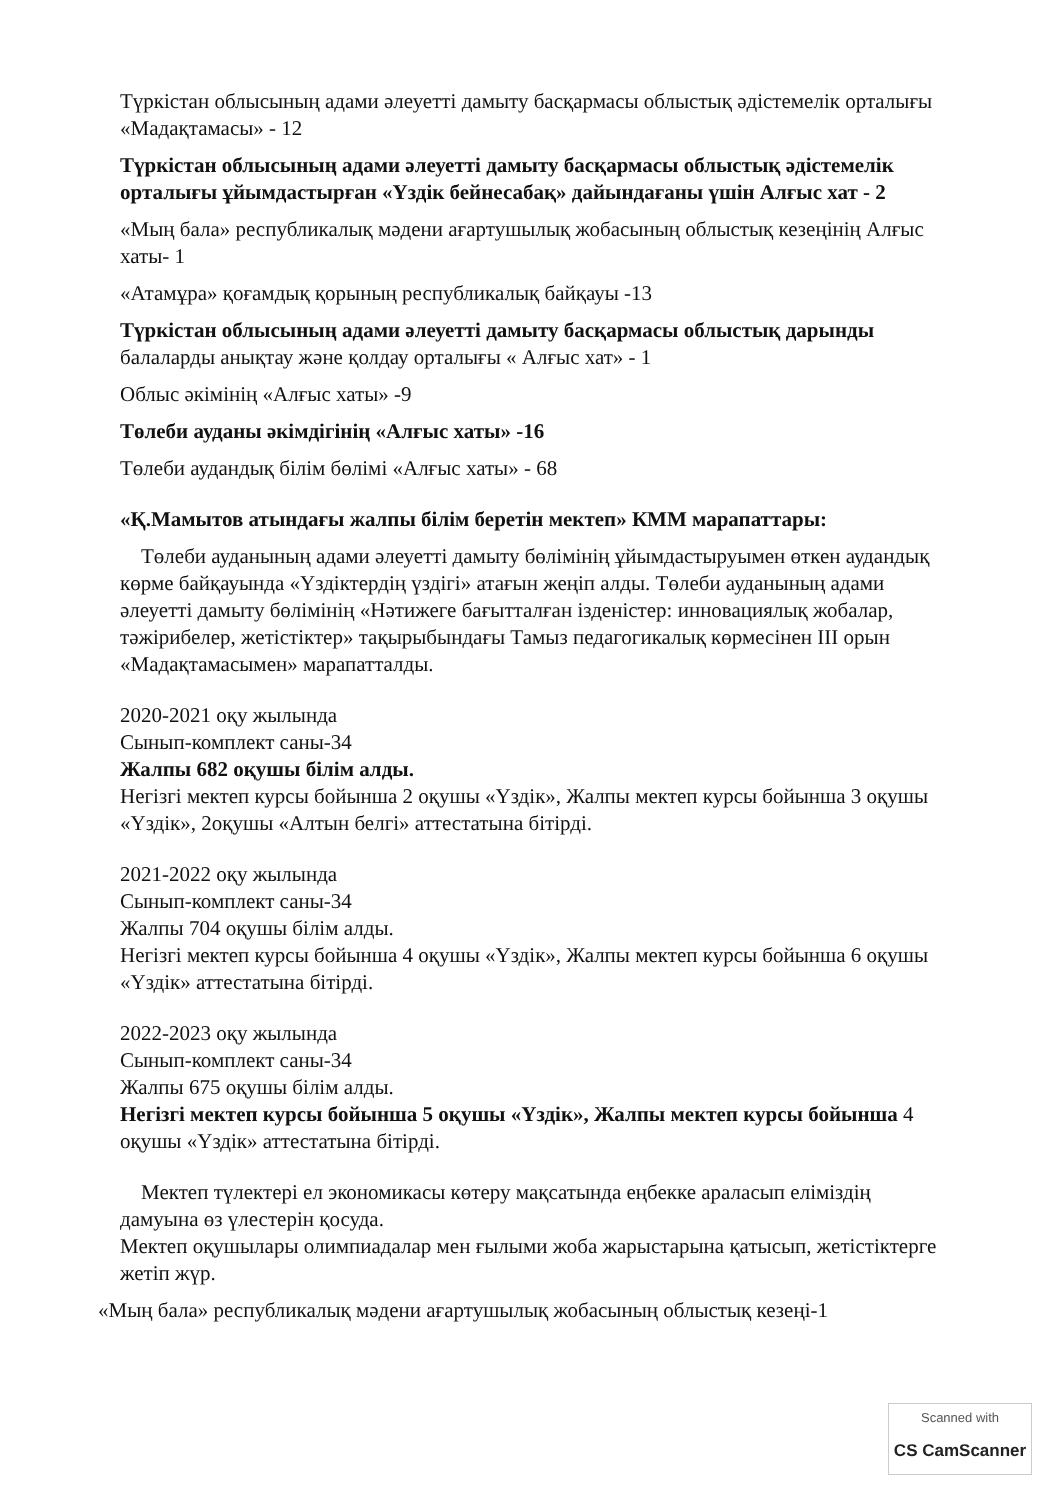Түркістан облысының адами әлеуетті дамыту басқармасы облыстық әдістемелік орталығы «Мадақтамасы» - 12
Түркістан облысының адами әлеуетті дамыту басқармасы облыстық әдістемелік орталығы ұйымдастырған «Үздік бейнесабақ» дайындағаны үшін Алғыс хат - 2
«Мың бала» республикалық мәдени ағартушылық жобасының облыстық кезеңінің Алғыс хаты- 1
«Атамұра» қоғамдық қорының республикалық байқауы -13
Түркістан облысының адами әлеуетті дамыту басқармасы облыстық дарынды балаларды анықтау және қолдау орталығы « Алғыс хат» - 1
Облыс әкімінің «Алғыс хаты» -9
Төлеби ауданы әкімдігінің «Алғыс хаты» -16
Төлеби аудандық білім бөлімі «Алғыс хаты» - 68
«Қ.Мамытов атындағы жалпы білім беретін мектеп» КММ марапаттары:
Төлеби ауданының адами әлеуетті дамыту бөлімінің ұйымдастыруымен өткен аудандық көрме байқауында «Үздіктердің үздігі» атағын жеңіп алды. Төлеби ауданының адами әлеуетті дамыту бөлімінің «Нәтижеге бағытталған ізденістер: инновациялық жобалар, тәжірибелер, жетістіктер» тақырыбындағы Тамыз педагогикалық көрмесінен III орын «Мадақтамасымен» марапатталды.
2020-2021 оқу жылында
Сынып-комплект саны-34
Жалпы 682 оқушы білім алды.
Негізгі мектеп курсы бойынша 2 оқушы «Үздік», Жалпы мектеп курсы бойынша 3 оқушы «Үздік», 2оқушы «Алтын белгі» аттестатына бітірді.
2021-2022 оқу жылында
Сынып-комплект саны-34
Жалпы 704 оқушы білім алды.
Негізгі мектеп курсы бойынша 4 оқушы «Үздік», Жалпы мектеп курсы бойынша 6 оқушы «Үздік» аттестатына бітірді.
2022-2023 оқу жылында
Сынып-комплект саны-34
Жалпы 675 оқушы білім алды.
Негізгі мектеп курсы бойынша 5 оқушы «Үздік», Жалпы мектеп курсы бойынша 4 оқушы «Үздік» аттестатына бітірді.
Мектеп түлектері ел экономикасы көтеру мақсатында еңбекке араласып еліміздің дамуына өз үлестерін қосуда.
Мектеп оқушылары олимпиадалар мен ғылыми жоба жарыстарына қатысып, жетістіктерге жетіп жүр.
«Мың бала» республикалық мәдени ағартушылық жобасының облыстық кезеңі-1
Scanned with
CS CamScanner